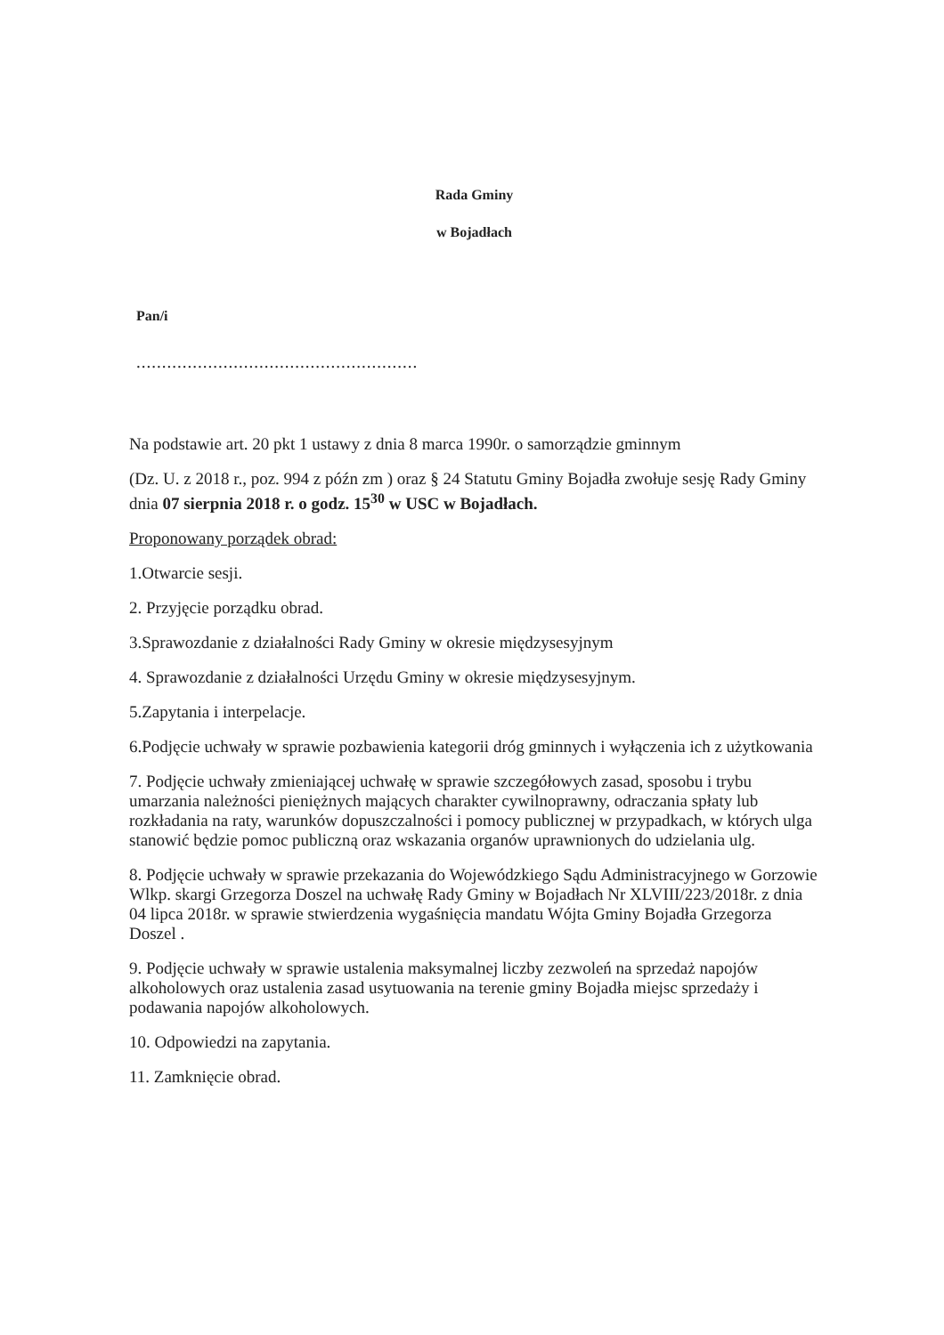Rada Gminy
w Bojadłach
Pan/i
.......................................................
Na podstawie art. 20 pkt 1 ustawy z dnia 8 marca 1990r. o samorządzie gminnym
(Dz. U. z 2018 r., poz. 994 z późn zm ) oraz § 24 Statutu Gminy Bojadła zwołuje sesję Rady Gminy dnia 07 sierpnia 2018 r. o godz. 15<sup>30</sup> w USC w Bojadłach.
Proponowany porządek obrad:
1.Otwarcie sesji.
2. Przyjęcie porządku obrad.
3.Sprawozdanie z działalności Rady Gminy w okresie międzysesyjnym
4. Sprawozdanie z działalności Urzędu Gminy w okresie międzysesyjnym.
5.Zapytania i interpelacje.
6.Podjęcie uchwały w sprawie pozbawienia kategorii dróg gminnych i wyłączenia ich z użytkowania
7. Podjęcie uchwały zmieniającej uchwałę w sprawie szczegółowych zasad, sposobu i trybu umarzania należności pieniężnych mających charakter cywilnoprawny, odraczania spłaty lub rozkładania na raty, warunków dopuszczalności i pomocy publicznej w przypadkach, w których ulga stanowić będzie pomoc publiczną oraz wskazania organów uprawnionych do udzielania ulg.
8. Podjęcie uchwały w sprawie przekazania do Wojewódzkiego Sądu Administracyjnego w Gorzowie Wlkp. skargi Grzegorza Doszel na uchwałę Rady Gminy w Bojadłach Nr XLVIII/223/2018r. z dnia 04 lipca 2018r. w sprawie stwierdzenia wygaśnięcia mandatu Wójta Gminy Bojadła Grzegorza Doszel .
9. Podjęcie uchwały w sprawie ustalenia maksymalnej liczby zezwoleń na sprzedaż napojów alkoholowych oraz ustalenia zasad usytuowania na terenie gminy Bojadła miejsc sprzedaży i podawania napojów alkoholowych.
10. Odpowiedzi na zapytania.
11. Zamknięcie obrad.